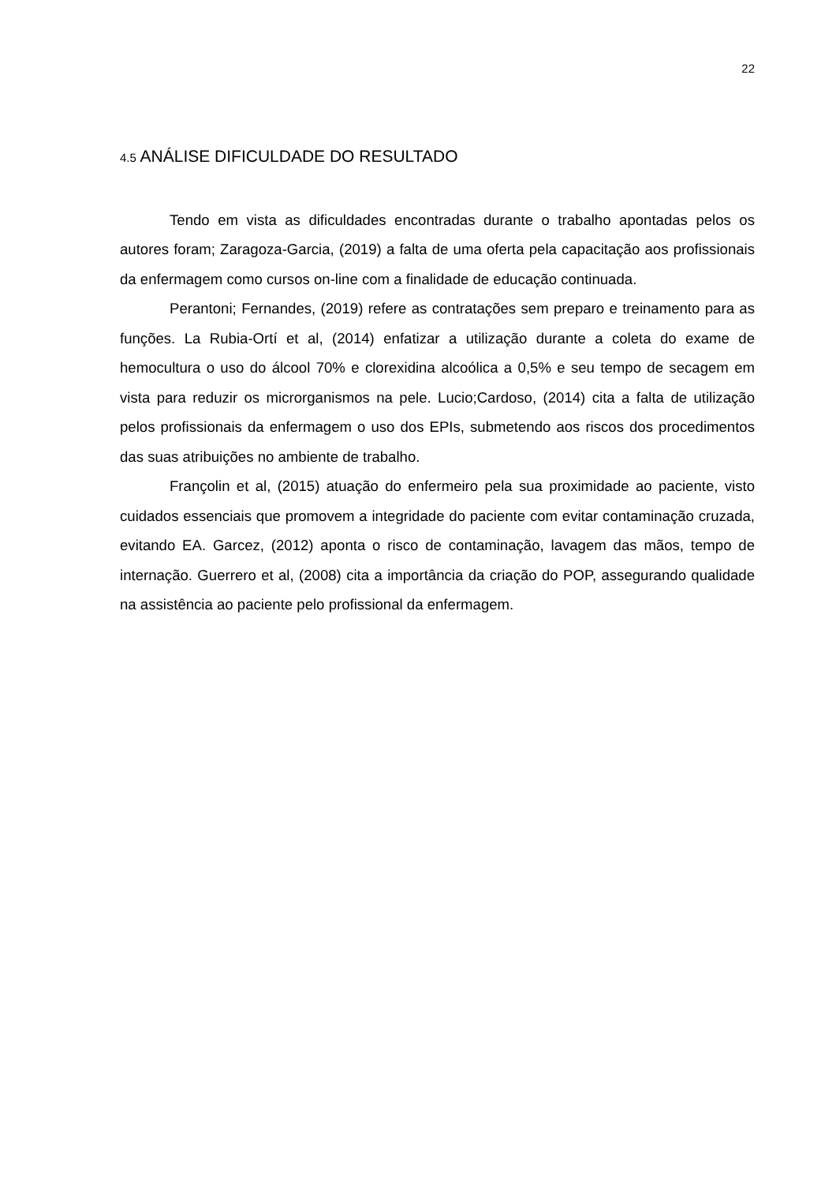22
4.5 ANÁLISE DIFICULDADE DO RESULTADO
Tendo em vista as dificuldades encontradas durante o trabalho apontadas pelos os autores foram; Zaragoza-Garcia, (2019) a falta de uma oferta pela capacitação aos profissionais da enfermagem como cursos on-line com a finalidade de educação continuada.
Perantoni; Fernandes, (2019) refere as contratações sem preparo e treinamento para as funções. La Rubia-Ortí et al, (2014) enfatizar a utilização durante a coleta do exame de hemocultura o uso do álcool 70% e clorexidina alcoólica a 0,5% e seu tempo de secagem em vista para reduzir os microrganismos na pele. Lucio;Cardoso, (2014) cita a falta de utilização pelos profissionais da enfermagem o uso dos EPIs, submetendo aos riscos dos procedimentos das suas atribuições no ambiente de trabalho.
Françolin et al, (2015) atuação do enfermeiro pela sua proximidade ao paciente, visto cuidados essenciais que promovem a integridade do paciente com evitar contaminação cruzada, evitando EA. Garcez, (2012) aponta o risco de contaminação, lavagem das mãos, tempo de internação. Guerrero et al, (2008) cita a importância da criação do POP, assegurando qualidade na assistência ao paciente pelo profissional da enfermagem.